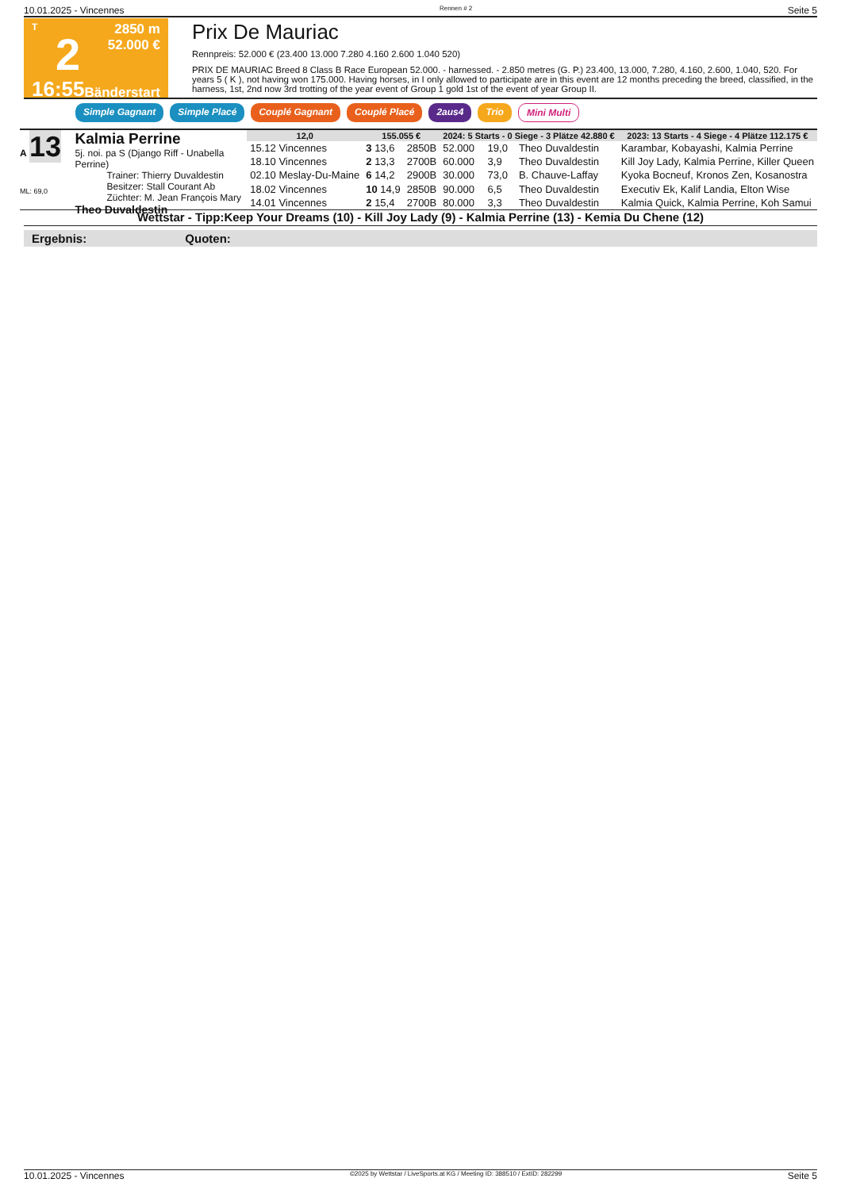10.01.2025 - Vincennes Rennen # 2 Seite 5
T
2
16:55
2850 m
52.000 €
Bänderstart
Prix De Mauriac
Rennpreis: 52.000 € (23.400 13.000 7.280 4.160 2.600 1.040 520)
PRIX DE MAURIAC Breed 8 Class B Race European 52.000. - harnessed. - 2.850 metres (G. P.) 23.400, 13.000, 7.280, 4.160, 2.600, 1.040, 520. For years 5 ( K ), not having won 175.000. Having horses, in I only allowed to participate are in this event are 12 months preceding the breed, classified, in the harness, 1st, 2nd now 3rd trotting of the year event of Group 1 gold 1st of the event of year Group II.
Simple Gagnant Simple Placé Couplé Gagnant Couplé Placé 2aus4 Trio Mini Multi
A 13
ML: 69,0
Kalmia Perrine
5j. noi. pa S (Django Riff - Unabella Perrine)
Trainer: Thierry Duvaldestin
Besitzer: Stall Courant Ab
Züchter: M. Jean François Mary
Theo Duvaldestin
| 12,0 | 155.055 € | | 2024: 5 Starts - 0 Siege - 3 Plätze 42.880 € | | | 2023: 13 Starts - 4 Siege - 4 Plätze 112.175 € |
| --- | --- | --- | --- | --- | --- | --- |
| 15.12 Vincennes | 3 13,6 | 2850B | 52.000 | 19,0 | Theo Duvaldestin | Karambar, Kobayashi, Kalmia Perrine |
| 18.10 Vincennes | 2 13,3 | 2700B | 60.000 | 3,9 | Theo Duvaldestin | Kill Joy Lady, Kalmia Perrine, Killer Queen |
| 02.10 Meslay-Du-Maine | 6 14,2 | 2900B | 30.000 | 73,0 | B. Chauve-Laffay | Kyoka Bocneuf, Kronos Zen, Kosanostra |
| 18.02 Vincennes | 10 14,9 | 2850B | 90.000 | 6,5 | Theo Duvaldestin | Executiv Ek, Kalif Landia, Elton Wise |
| 14.01 Vincennes | 2 15,4 | 2700B | 80.000 | 3,3 | Theo Duvaldestin | Kalmia Quick, Kalmia Perrine, Koh Samui |
Wettstar - Tipp:Keep Your Dreams (10) - Kill Joy Lady (9) - Kalmia Perrine (13) - Kemia Du Chene (12)
Ergebnis: Quoten:
10.01.2025 - Vincennes ©2025 by Wettstar / LiveSports.at KG / Meeting ID: 388510 / ExtID: 282299 Seite 5